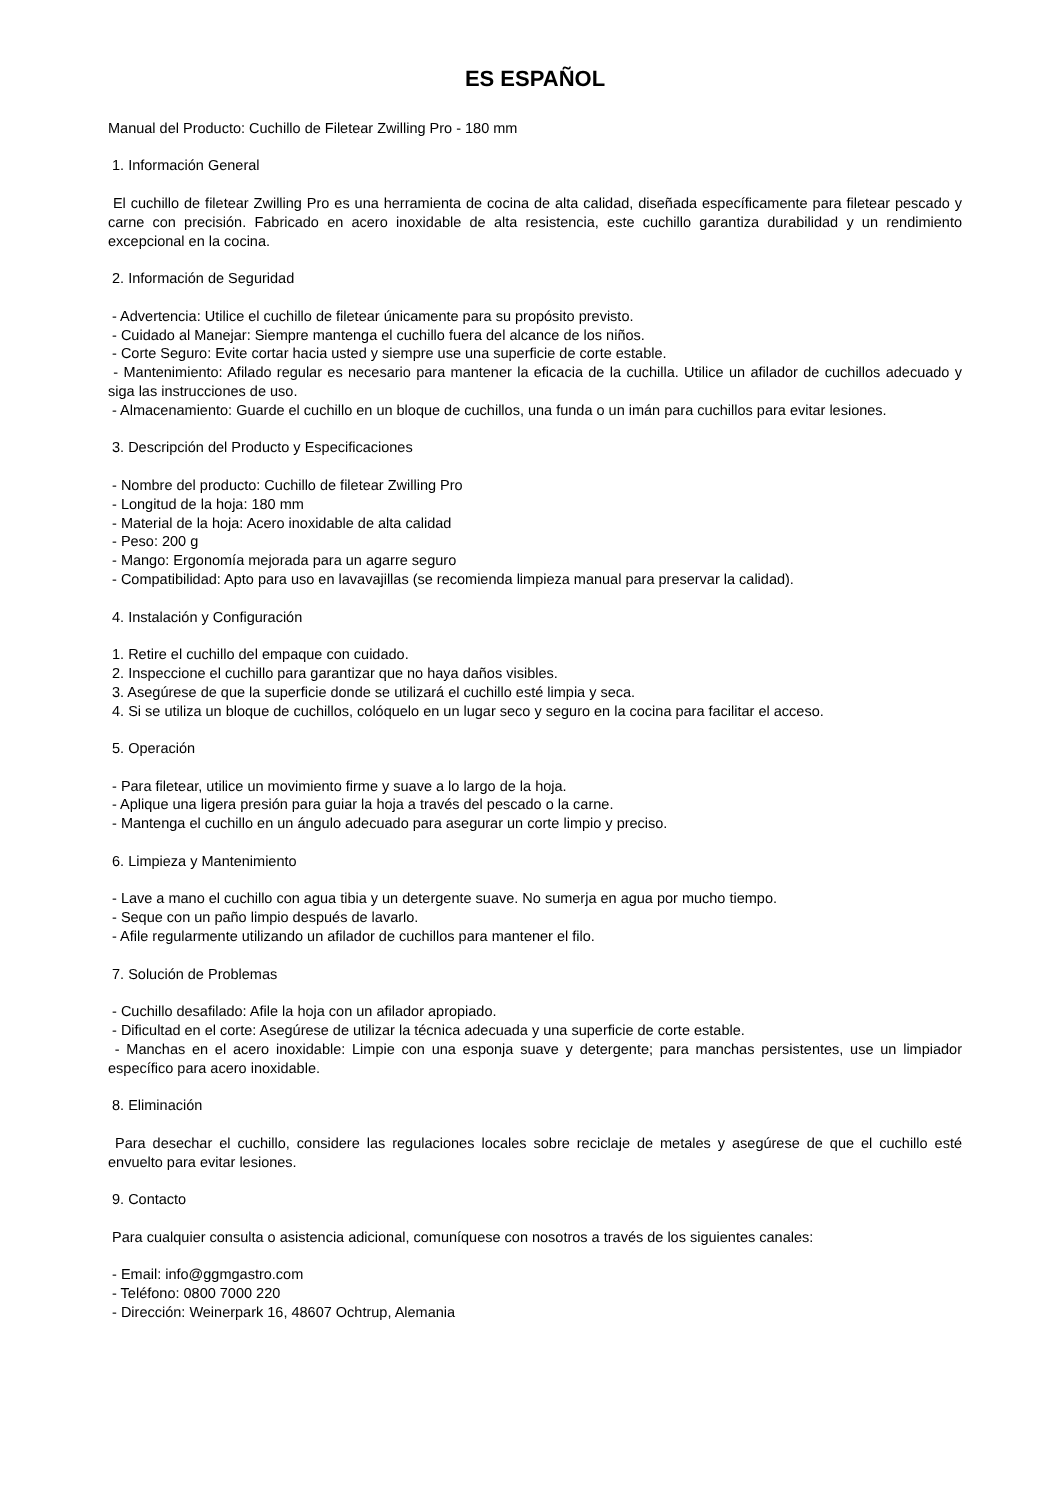ES ESPAÑOL
Manual del Producto: Cuchillo de Filetear Zwilling Pro - 180 mm
1. Información General
El cuchillo de filetear Zwilling Pro es una herramienta de cocina de alta calidad, diseñada específicamente para filetear pescado y carne con precisión. Fabricado en acero inoxidable de alta resistencia, este cuchillo garantiza durabilidad y un rendimiento excepcional en la cocina.
2. Información de Seguridad
- Advertencia: Utilice el cuchillo de filetear únicamente para su propósito previsto.
- Cuidado al Manejar: Siempre mantenga el cuchillo fuera del alcance de los niños.
- Corte Seguro: Evite cortar hacia usted y siempre use una superficie de corte estable.
- Mantenimiento: Afilado regular es necesario para mantener la eficacia de la cuchilla. Utilice un afilador de cuchillos adecuado y siga las instrucciones de uso.
- Almacenamiento: Guarde el cuchillo en un bloque de cuchillos, una funda o un imán para cuchillos para evitar lesiones.
3. Descripción del Producto y Especificaciones
- Nombre del producto: Cuchillo de filetear Zwilling Pro
- Longitud de la hoja: 180 mm
- Material de la hoja: Acero inoxidable de alta calidad
- Peso: 200 g
- Mango: Ergonomía mejorada para un agarre seguro
- Compatibilidad: Apto para uso en lavavajillas (se recomienda limpieza manual para preservar la calidad).
4. Instalación y Configuración
1. Retire el cuchillo del empaque con cuidado.
2. Inspeccione el cuchillo para garantizar que no haya daños visibles.
3. Asegúrese de que la superficie donde se utilizará el cuchillo esté limpia y seca.
4. Si se utiliza un bloque de cuchillos, colóquelo en un lugar seco y seguro en la cocina para facilitar el acceso.
5. Operación
- Para filetear, utilice un movimiento firme y suave a lo largo de la hoja.
- Aplique una ligera presión para guiar la hoja a través del pescado o la carne.
- Mantenga el cuchillo en un ángulo adecuado para asegurar un corte limpio y preciso.
6. Limpieza y Mantenimiento
- Lave a mano el cuchillo con agua tibia y un detergente suave. No sumerja en agua por mucho tiempo.
- Seque con un paño limpio después de lavarlo.
- Afile regularmente utilizando un afilador de cuchillos para mantener el filo.
7. Solución de Problemas
- Cuchillo desafilado: Afile la hoja con un afilador apropiado.
- Dificultad en el corte: Asegúrese de utilizar la técnica adecuada y una superficie de corte estable.
- Manchas en el acero inoxidable: Limpie con una esponja suave y detergente; para manchas persistentes, use un limpiador específico para acero inoxidable.
8. Eliminación
Para desechar el cuchillo, considere las regulaciones locales sobre reciclaje de metales y asegúrese de que el cuchillo esté envuelto para evitar lesiones.
9. Contacto
Para cualquier consulta o asistencia adicional, comuníquese con nosotros a través de los siguientes canales:
- Email: info@ggmgastro.com
- Teléfono: 0800 7000 220
- Dirección: Weinerpark 16, 48607 Ochtrup, Alemania